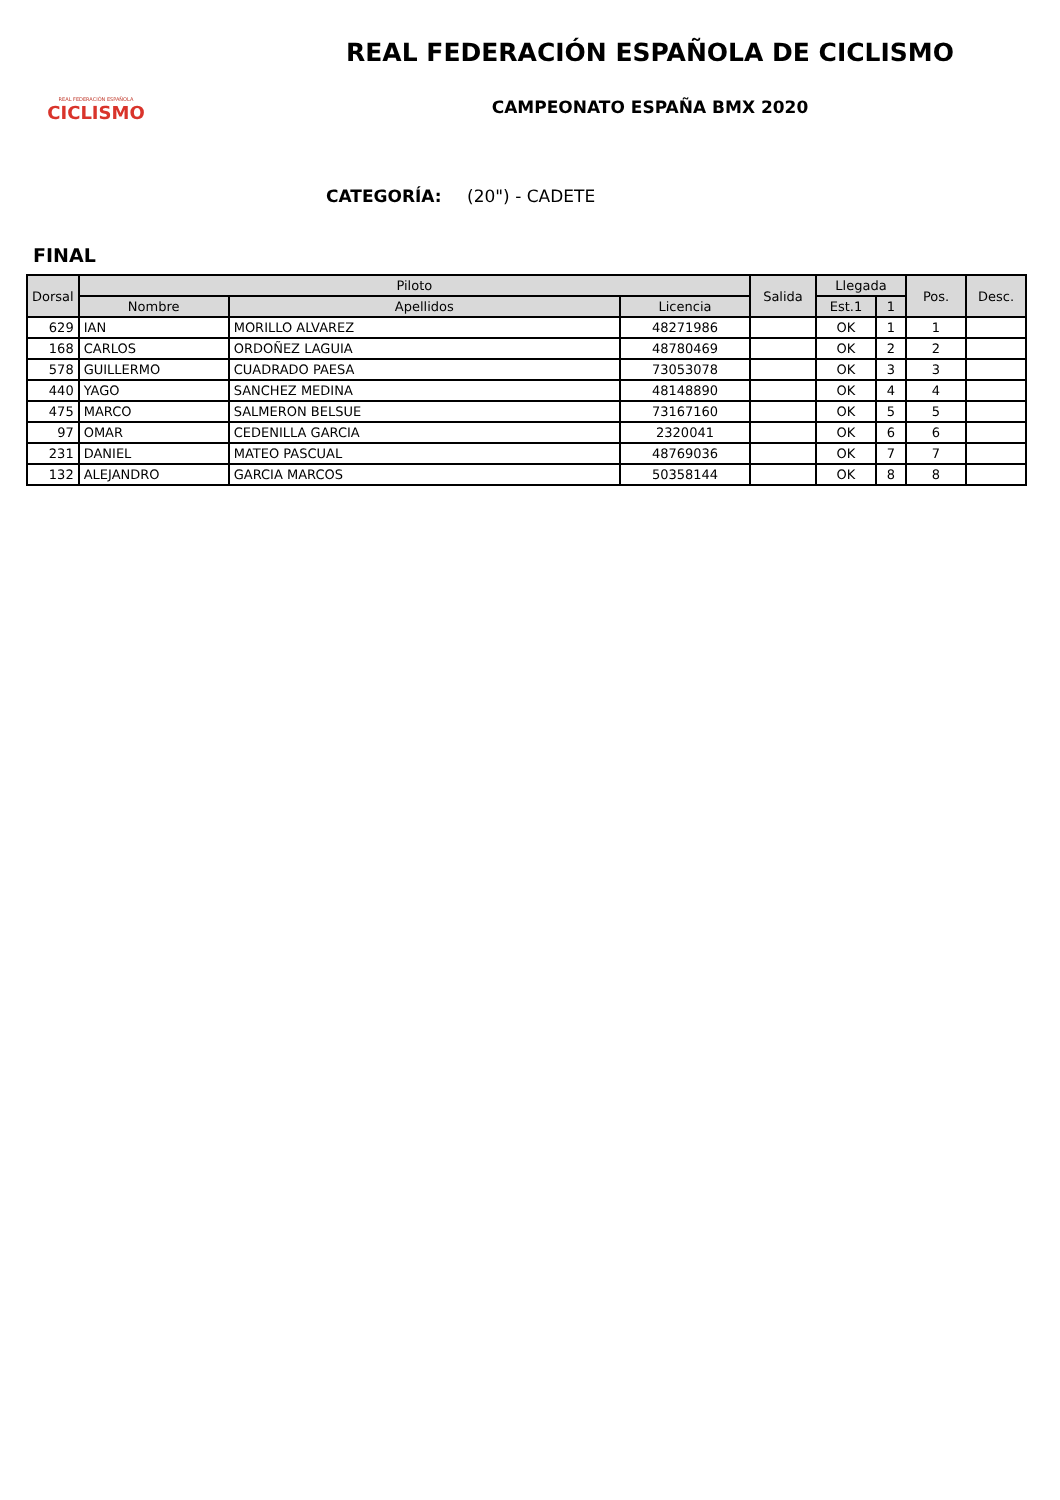REAL FEDERACIÓN ESPAÑOLA
CICLISMO
REAL FEDERACIÓN ESPAÑOLA DE CICLISMO
CAMPEONATO ESPAÑA BMX 2020
CATEGORÍA: (20") - CADETE
FINAL
| Dorsal | Piloto | | | Salida | Llegada | | Pos. | Desc. |
| --- | --- | --- | --- | --- | --- | --- | --- | --- |
| | Nombre | Apellidos | Licencia | | Est.1 | 1 | | |
| 629 | IAN | MORILLO ALVAREZ | 48271986 | | OK | 1 | 1 | |
| 168 | CARLOS | ORDOÑEZ LAGUIA | 48780469 | | OK | 2 | 2 | |
| 578 | GUILLERMO | CUADRADO PAESA | 73053078 | | OK | 3 | 3 | |
| 440 | YAGO | SANCHEZ MEDINA | 48148890 | | OK | 4 | 4 | |
| 475 | MARCO | SALMERON BELSUE | 73167160 | | OK | 5 | 5 | |
| 97 | OMAR | CEDENILLA GARCIA | 2320041 | | OK | 6 | 6 | |
| 231 | DANIEL | MATEO PASCUAL | 48769036 | | OK | 7 | 7 | |
| 132 | ALEJANDRO | GARCIA MARCOS | 50358144 | | OK | 8 | 8 | |